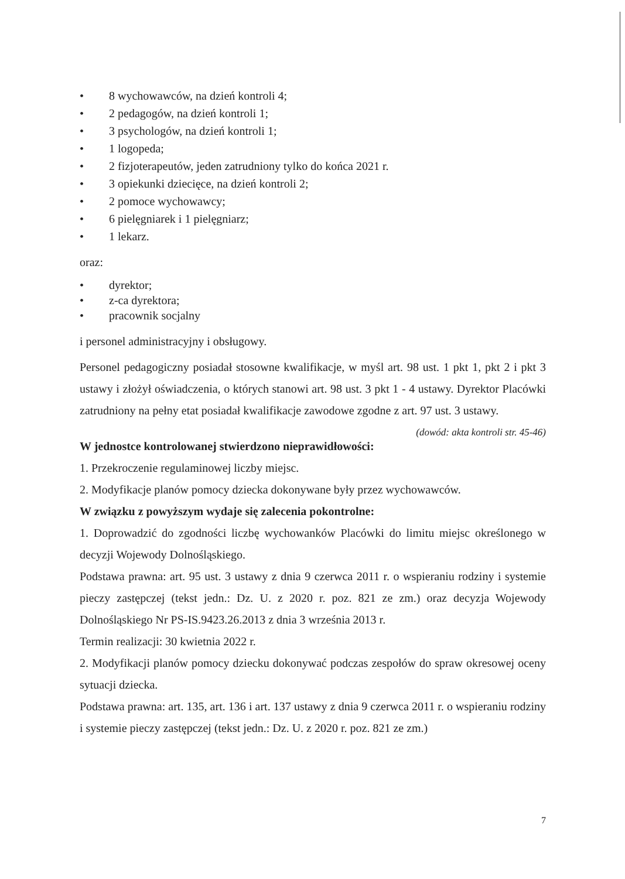• 8 wychowawców, na dzień kontroli 4;
• 2 pedagogów, na dzień kontroli 1;
• 3 psychologów, na dzień kontroli 1;
• 1 logopeda;
• 2 fizjoterapeutów, jeden zatrudniony tylko do końca 2021 r.
• 3 opiekunki dziecięce, na dzień kontroli 2;
• 2 pomoce wychowawcy;
• 6 pielęgniarek i 1 pielęgniarz;
• 1 lekarz.
oraz:
• dyrektor;
• z-ca dyrektora;
• pracownik socjalny
i personel administracyjny i obsługowy.
Personel pedagogiczny posiadał stosowne kwalifikacje, w myśl art. 98 ust. 1 pkt 1, pkt 2 i pkt 3 ustawy i złożył oświadczenia, o których stanowi art. 98 ust. 3 pkt 1 - 4 ustawy. Dyrektor Placówki zatrudniony na pełny etat posiadał kwalifikacje zawodowe zgodne z art. 97 ust. 3 ustawy. (dowód: akta kontroli str. 45-46)
W jednostce kontrolowanej stwierdzono nieprawidłowości:
1. Przekroczenie regulaminowej liczby miejsc.
2. Modyfikacje planów pomocy dziecka dokonywane były przez wychowawców.
W związku z powyższym wydaje się zalecenia pokontrolne:
1. Doprowadzić do zgodności liczbę wychowanków Placówki do limitu miejsc określonego w decyzji Wojewody Dolnośląskiego.
Podstawa prawna: art. 95 ust. 3 ustawy z dnia 9 czerwca 2011 r. o wspieraniu rodziny i systemie pieczy zastępczej (tekst jedn.: Dz. U. z 2020 r. poz. 821 ze zm.) oraz decyzja Wojewody Dolnośląskiego Nr PS-IS.9423.26.2013 z dnia 3 września 2013 r.
Termin realizacji: 30 kwietnia 2022 r.
2. Modyfikacji planów pomocy dziecku dokonywać podczas zespołów do spraw okresowej oceny sytuacji dziecka.
Podstawa prawna: art. 135, art. 136 i art. 137 ustawy z dnia 9 czerwca 2011 r. o wspieraniu rodziny i systemie pieczy zastępczej (tekst jedn.: Dz. U. z 2020 r. poz. 821 ze zm.)
7